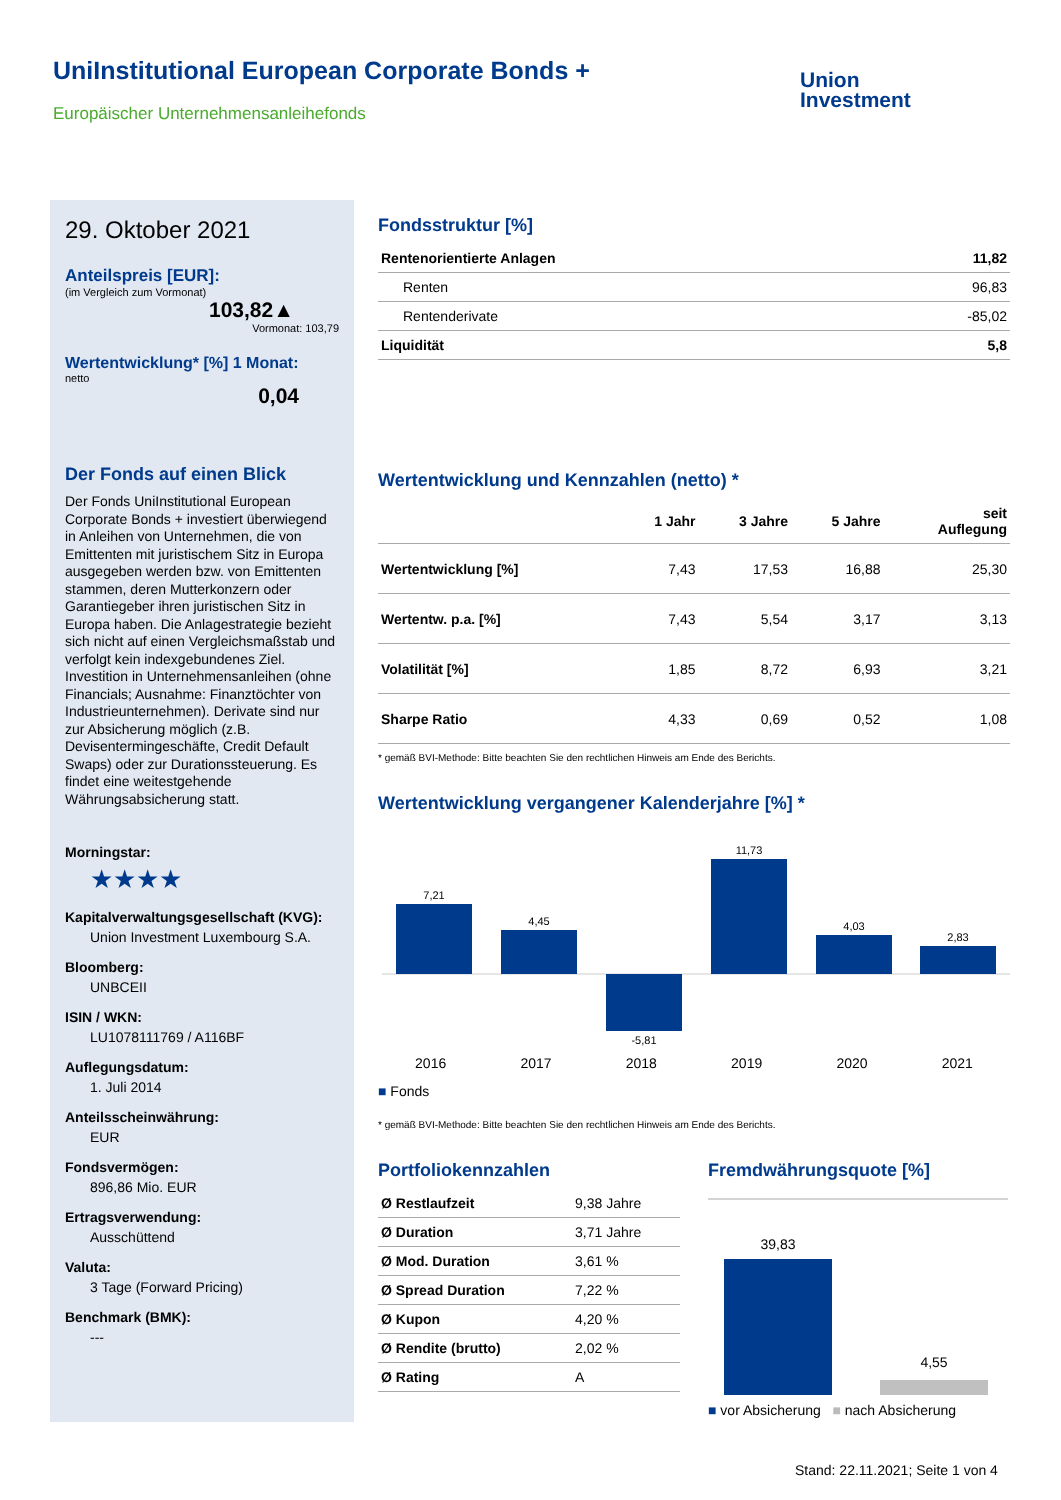UniInstitutional European Corporate Bonds +
Europäischer Unternehmensanleihefonds
Union
Investment
29. Oktober 2021
Anteilspreis [EUR]:
(im Vergleich zum Vormonat)
103,82▲
Vormonat: 103,79
Wertentwicklung* [%] 1 Monat:
netto
0,04
Der Fonds auf einen Blick
Der Fonds UniInstitutional European Corporate Bonds + investiert überwiegend in Anleihen von Unternehmen, die von Emittenten mit juristischem Sitz in Europa ausgegeben werden bzw. von Emittenten stammen, deren Mutterkonzern oder Garantiegeber ihren juristischen Sitz in Europa haben. Die Anlagestrategie bezieht sich nicht auf einen Vergleichsmaßstab und verfolgt kein indexgebundenes Ziel. Investition in Unternehmensanleihen (ohne Financials; Ausnahme: Finanztöchter von Industrieunternehmen). Derivate sind nur zur Absicherung möglich (z.B. Devisentermingeschäfte, Credit Default Swaps) oder zur Durationssteuerung. Es findet eine weitestgehende Währungsabsicherung statt.
Morningstar:
★★★★
Kapitalverwaltungsgesellschaft (KVG):
Union Investment Luxembourg S.A.
Bloomberg:
UNBCEII
ISIN / WKN:
LU1078111769 / A116BF
Auflegungsdatum:
1. Juli 2014
Anteilsscheinwährung:
EUR
Fondsvermögen:
896,86 Mio. EUR
Ertragsverwendung:
Ausschüttend
Valuta:
3 Tage (Forward Pricing)
Benchmark (BMK):
---
Fondsstruktur [%]
| Rentenorientierte Anlagen | 11,82 |
| Renten | 96,83 |
| Rentenderivate | -85,02 |
| Liquidität | 5,8 |
Wertentwicklung und Kennzahlen (netto) *
| | 1 Jahr | 3 Jahre | 5 Jahre | seit Auflegung |
| --- | --- | --- | --- | --- |
| Wertentwicklung [%] | 7,43 | 17,53 | 16,88 | 25,30 |
| Wertentw. p.a. [%] | 7,43 | 5,54 | 3,17 | 3,13 |
| Volatilität [%] | 1,85 | 8,72 | 6,93 | 3,21 |
| Sharpe Ratio | 4,33 | 0,69 | 0,52 | 1,08 |
* gemäß BVI-Methode: Bitte beachten Sie den rechtlichen Hinweis am Ende des Berichts.
Wertentwicklung vergangener Kalenderjahre [%] *
7,21
4,45
-5,81
11,73
4,03
2,83
2016 2017 2018 2019 2020 2021
■ Fonds
* gemäß BVI-Methode: Bitte beachten Sie den rechtlichen Hinweis am Ende des Berichts.
Portfoliokennzahlen
| Ø Restlaufzeit | 9,38 Jahre |
| Ø Duration | 3,71 Jahre |
| Ø Mod. Duration | 3,61 % |
| Ø Spread Duration | 7,22 % |
| Ø Kupon | 4,20 % |
| Ø Rendite (brutto) | 2,02 % |
| Ø Rating | A |
Fremdwährungsquote [%]
39,83
4,55
■ vor Absicherung ■ nach Absicherung
Stand: 22.11.2021; Seite 1 von 4